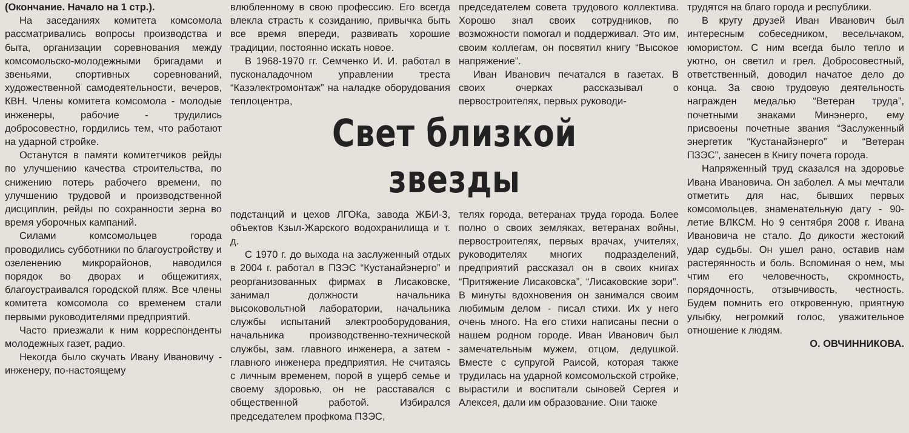(Окончание. Начало на 1 стр.).
На заседаниях комитета комсомола рассматривались вопросы производства и быта, организации соревнования между комсомольско-молодежными бригадами и звеньями, спортивных соревнований, художественной самодеятельности, вечеров, КВН. Члены комитета комсомола - молодые инженеры, рабочие - трудились добросовестно, гордились тем, что работают на ударной стройке.
Останутся в памяти комитетчиков рейды по улучшению качества строительства, по снижению потерь рабочего времени, по улучшению трудовой и производственной дисциплин, рейды по сохранности зерна во время уборочных кампаний.
Силами комсомольцев города проводились субботники по благоустройству и озеленению микрорайонов, наводился порядок во дворах и общежитиях, благоустраивался городской пляж. Все члены комитета комсомола со временем стали первыми руководителями предприятий.
Часто приезжали к ним корреспонденты молодежных газет, радио.
Некогда было скучать Ивану Ивановичу - инженеру, по-настоящему
влюбленному в свою профессию. Его всегда влекла страсть к созиданию, привычка быть все время впереди, развивать хорошие традиции, постоянно искать новое.
В 1968-1970 гг. Семченко И. И. работал в пусконаладочном управлении треста “Казэлектромонтаж” на наладке оборудования теплоцентра,
председателем совета трудового коллектива. Хорошо знал своих сотрудников, по возможности помогал и поддерживал. Это им, своим коллегам, он посвятил книгу “Высокое напряжение”.
Иван Иванович печатался в газетах. В своих очерках рассказывал о первостроителях, первых руководи-
Свет близкой звезды
подстанций и цехов ЛГОКа, завода ЖБИ-3, объектов Кзыл-Жарского водохранилища и т. д.
С 1970 г. до выхода на заслуженный отдых в 2004 г. работал в ПЗЭС “Кустанайэнерго” и реорганизованных фирмах в Лисаковске, занимал должности начальника высоковольтной лаборатории, начальника службы испытаний электрооборудования, начальника производственно-технической службы, зам. главного инженера, а затем - главного инженера предприятия. Не считаясь с личным временем, порой в ущерб семье и своему здоровью, он не расставался с общественной работой. Избирался председателем профкома ПЗЭС,
телях города, ветеранах труда города. Более полно о своих земляках, ветеранах войны, первостроителях, первых врачах, учителях, руководителях многих подразделений, предприятий рассказал он в своих книгах “Притяжение Лисаковска”, “Лисаковские зори”. В минуты вдохновения он занимался своим любимым делом - писал стихи. Их у него очень много. На его стихи написаны песни о нашем родном городе. Иван Иванович был замечательным мужем, отцом, дедушкой. Вместе с супругой Раисой, которая также трудилась на ударной комсомольской стройке, вырастили и воспитали сыновей Сергея и Алексея, дали им образование. Они также
трудятся на благо города и республики.
В кругу друзей Иван Иванович был интересным собеседником, весельчаком, юмористом. С ним всегда было тепло и уютно, он светил и грел. Добросовестный, ответственный, доводил начатое дело до конца. За свою трудовую деятельность награжден медалью “Ветеран труда”, почетными знаками Минэнерго, ему присвоены почетные звания “Заслуженный энергетик “Кустанайэнерго” и “Ветеран ПЗЭС”, занесен в Книгу почета города.
Напряженный труд сказался на здоровье Ивана Ивановича. Он заболел. А мы мечтали отметить для нас, бывших первых комсомольцев, знаменательную дату - 90-летие ВЛКСМ. Но 9 сентября 2008 г. Ивана Ивановича не стало. До дикости жестокий удар судьбы. Он ушел рано, оставив нам растерянность и боль. Вспоминая о нем, мы чтим его человечность, скромность, порядочность, отзывчивость, честность. Будем помнить его откровенную, приятную улыбку, негромкий голос, уважительное отношение к людям.
О. ОВЧИННИКОВА.